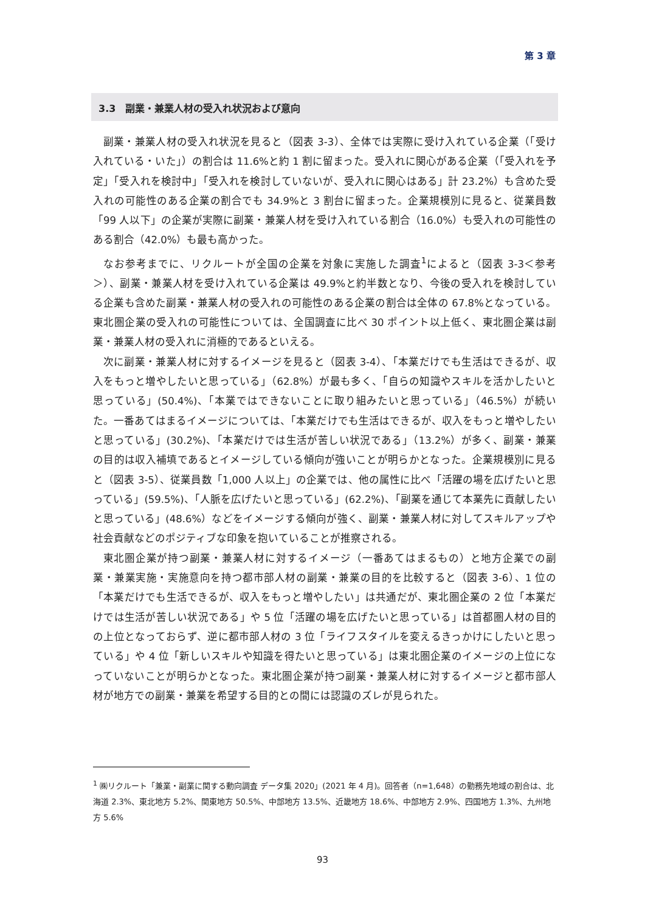第 3 章
3.3　副業・兼業人材の受入れ状況および意向
副業・兼業人材の受入れ状況を見ると（図表 3-3）、全体では実際に受け入れている企業（「受け入れている・いた」）の割合は 11.6%と約 1 割に留まった。受入れに関心がある企業（「受入れを予定」「受入れを検討中」「受入れを検討していないが、受入れに関心はある」計 23.2%）も含めた受入れの可能性のある企業の割合でも 34.9%と 3 割台に留まった。企業規模別に見ると、従業員数「99 人以下」の企業が実際に副業・兼業人材を受け入れている割合（16.0%）も受入れの可能性のある割合（42.0%）も最も高かった。
なお参考までに、リクルートが全国の企業を対象に実施した調査<sup>1</sup>によると（図表 3-3＜参考＞）、副業・兼業人材を受け入れている企業は 49.9%と約半数となり、今後の受入れを検討している企業も含めた副業・兼業人材の受入れの可能性のある企業の割合は全体の 67.8%となっている。東北圏企業の受入れの可能性については、全国調査に比べ 30 ポイント以上低く、東北圏企業は副業・兼業人材の受入れに消極的であるといえる。
次に副業・兼業人材に対するイメージを見ると（図表 3-4）、「本業だけでも生活はできるが、収入をもっと増やしたいと思っている」（62.8%）が最も多く、「自らの知識やスキルを活かしたいと思っている」(50.4%)、「本業ではできないことに取り組みたいと思っている」（46.5%）が続いた。一番あてはまるイメージについては、「本業だけでも生活はできるが、収入をもっと増やしたいと思っている」(30.2%)、「本業だけでは生活が苦しい状況である」（13.2%）が多く、副業・兼業の目的は収入補填であるとイメージしている傾向が強いことが明らかとなった。企業規模別に見ると（図表 3-5）、従業員数「1,000 人以上」の企業では、他の属性に比べ「活躍の場を広げたいと思っている」(59.5%)、「人脈を広げたいと思っている」(62.2%)、「副業を通じて本業先に貢献したいと思っている」(48.6%）などをイメージする傾向が強く、副業・兼業人材に対してスキルアップや社会貢献などのポジティブな印象を抱いていることが推察される。
東北圏企業が持つ副業・兼業人材に対するイメージ（一番あてはまるもの）と地方企業での副業・兼業実施・実施意向を持つ都市部人材の副業・兼業の目的を比較すると（図表 3-6）、1 位の「本業だけでも生活できるが、収入をもっと増やしたい」は共通だが、東北圏企業の 2 位「本業だけでは生活が苦しい状況である」や 5 位「活躍の場を広げたいと思っている」は首都圏人材の目的の上位となっておらず、逆に都市部人材の 3 位「ライフスタイルを変えるきっかけにしたいと思っている」や 4 位「新しいスキルや知識を得たいと思っている」は東北圏企業のイメージの上位になっていないことが明らかとなった。東北圏企業が持つ副業・兼業人材に対するイメージと都市部人材が地方での副業・兼業を希望する目的との間には認識のズレが見られた。
<sup>1</sup> ㈱リクルート「兼業・副業に関する動向調査 データ集 2020」(2021 年 4 月)。回答者（n=1,648）の勤務先地域の割合は、北海道 2.3%、東北地方 5.2%、関東地方 50.5%、中部地方 13.5%、近畿地方 18.6%、中部地方 2.9%、四国地方 1.3%、九州地方 5.6%
93